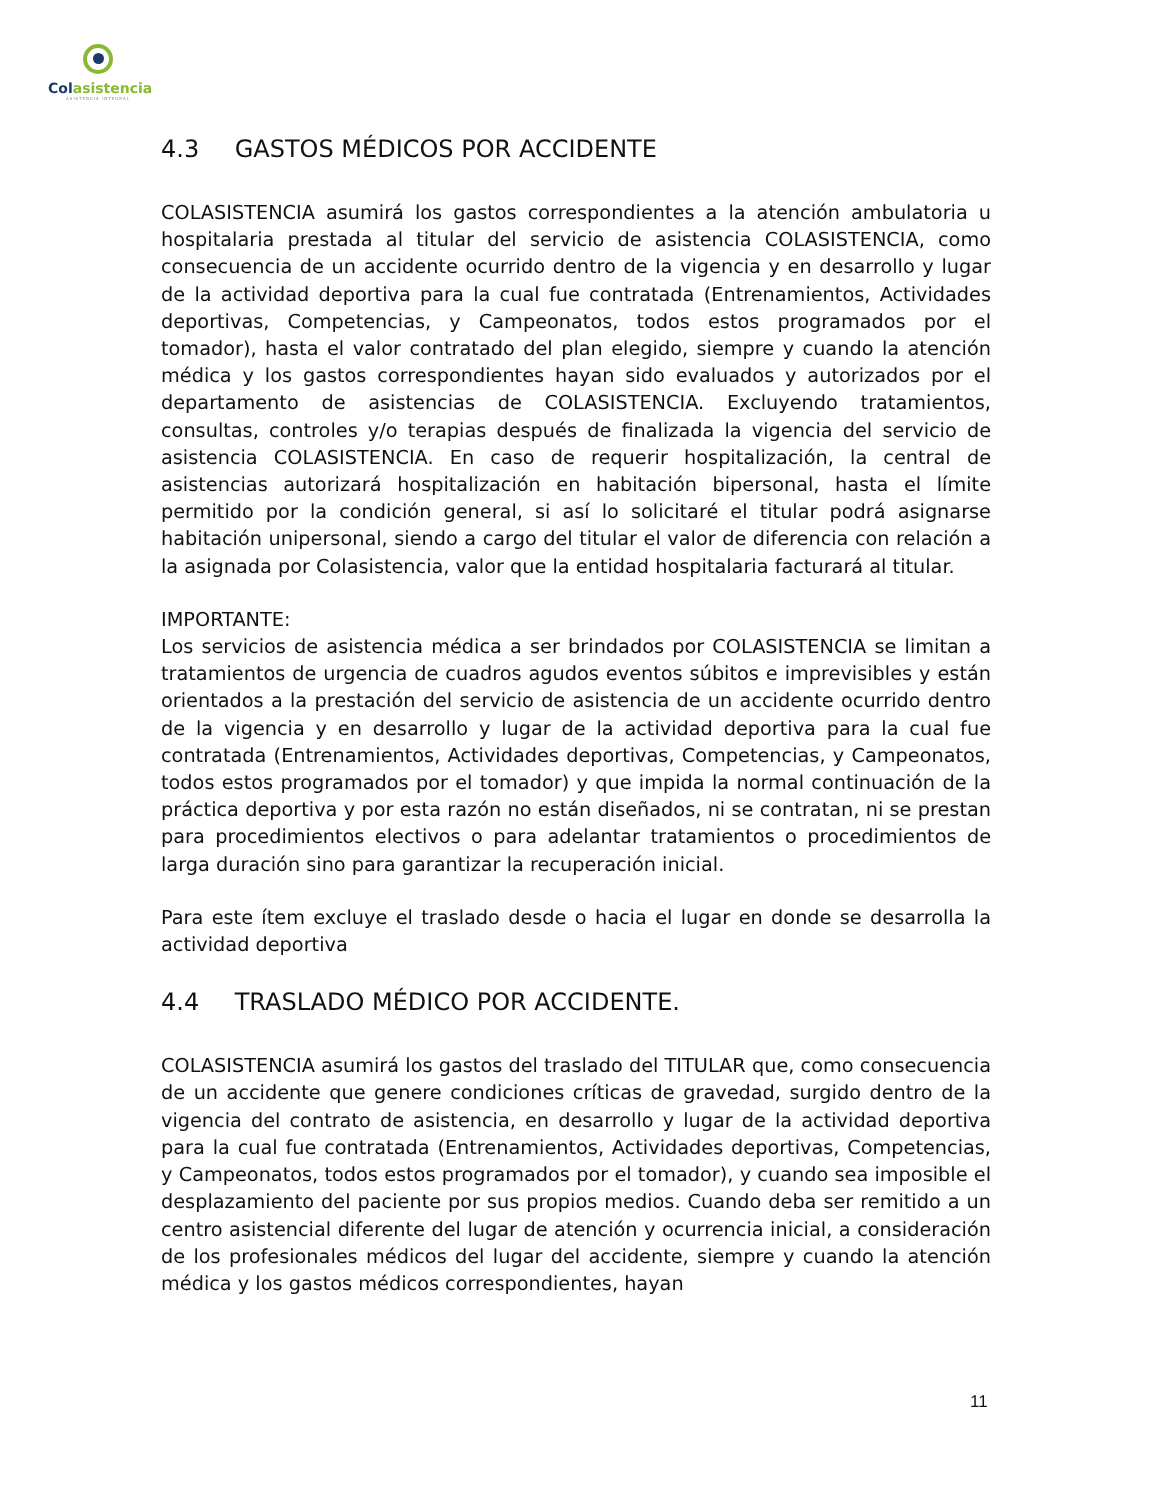Colasistencia
ASISTENCIA INTEGRAL
4.3 GASTOS MÉDICOS POR ACCIDENTE
COLASISTENCIA asumirá los gastos correspondientes a la atención ambulatoria u hospitalaria prestada al titular del servicio de asistencia COLASISTENCIA, como consecuencia de un accidente ocurrido dentro de la vigencia y en desarrollo y lugar de la actividad deportiva para la cual fue contratada (Entrenamientos, Actividades deportivas, Competencias, y Campeonatos, todos estos programados por el tomador), hasta el valor contratado del plan elegido, siempre y cuando la atención médica y los gastos correspondientes hayan sido evaluados y autorizados por el departamento de asistencias de COLASISTENCIA. Excluyendo tratamientos, consultas, controles y/o terapias después de finalizada la vigencia del servicio de asistencia COLASISTENCIA. En caso de requerir hospitalización, la central de asistencias autorizará hospitalización en habitación bipersonal, hasta el límite permitido por la condición general, si así lo solicitaré el titular podrá asignarse habitación unipersonal, siendo a cargo del titular el valor de diferencia con relación a la asignada por Colasistencia, valor que la entidad hospitalaria facturará al titular.
IMPORTANTE:
Los servicios de asistencia médica a ser brindados por COLASISTENCIA se limitan a tratamientos de urgencia de cuadros agudos eventos súbitos e imprevisibles y están orientados a la prestación del servicio de asistencia de un accidente ocurrido dentro de la vigencia y en desarrollo y lugar de la actividad deportiva para la cual fue contratada (Entrenamientos, Actividades deportivas, Competencias, y Campeonatos, todos estos programados por el tomador) y que impida la normal continuación de la práctica deportiva y por esta razón no están diseñados, ni se contratan, ni se prestan para procedimientos electivos o para adelantar tratamientos o procedimientos de larga duración sino para garantizar la recuperación inicial.
Para este ítem excluye el traslado desde o hacia el lugar en donde se desarrolla la actividad deportiva
4.4 TRASLADO MÉDICO POR ACCIDENTE.
COLASISTENCIA asumirá los gastos del traslado del TITULAR que, como consecuencia de un accidente que genere condiciones críticas de gravedad, surgido dentro de la vigencia del contrato de asistencia, en desarrollo y lugar de la actividad deportiva para la cual fue contratada (Entrenamientos, Actividades deportivas, Competencias, y Campeonatos, todos estos programados por el tomador), y cuando sea imposible el desplazamiento del paciente por sus propios medios. Cuando deba ser remitido a un centro asistencial diferente del lugar de atención y ocurrencia inicial, a consideración de los profesionales médicos del lugar del accidente, siempre y cuando la atención médica y los gastos médicos correspondientes, hayan
11